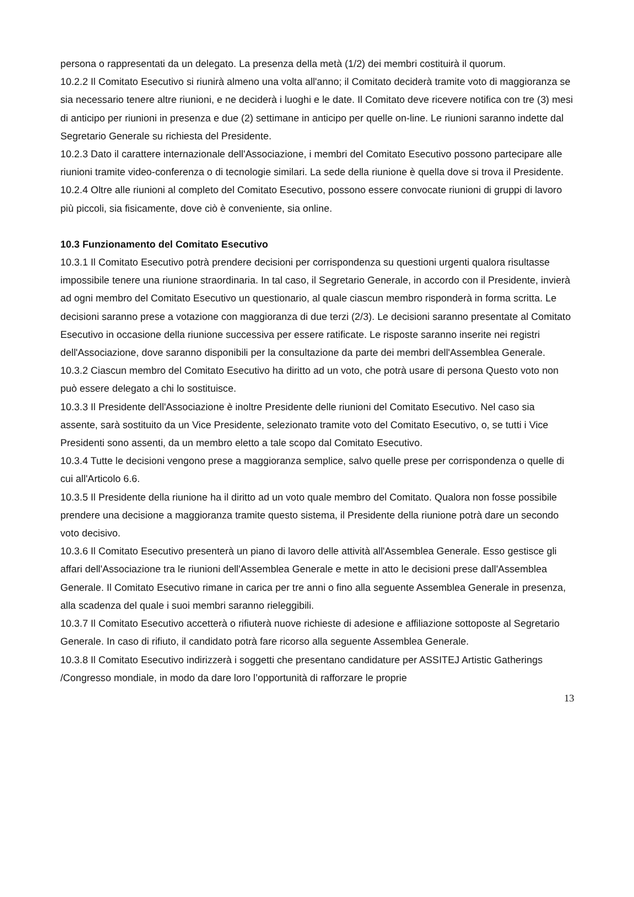persona o rappresentati da un delegato. La presenza della metà (1/2) dei membri costituirà il quorum.
10.2.2 Il Comitato Esecutivo si riunirà almeno una volta all'anno; il Comitato deciderà tramite voto di maggioranza se sia necessario tenere altre riunioni, e ne deciderà i luoghi e le date. Il Comitato deve ricevere notifica con tre (3) mesi di anticipo per riunioni in presenza e due (2) settimane in anticipo per quelle on-line. Le riunioni saranno indette dal Segretario Generale su richiesta del Presidente.
10.2.3 Dato il carattere internazionale dell'Associazione, i membri del Comitato Esecutivo possono partecipare alle riunioni tramite video-conferenza o di tecnologie similari. La sede della riunione è quella dove si trova il Presidente.
10.2.4 Oltre alle riunioni al completo del Comitato Esecutivo, possono essere convocate riunioni di gruppi di lavoro più piccoli, sia fisicamente, dove ciò è conveniente, sia online.
10.3 Funzionamento del Comitato Esecutivo
10.3.1 Il Comitato Esecutivo potrà prendere decisioni per corrispondenza su questioni urgenti qualora risultasse impossibile tenere una riunione straordinaria. In tal caso, il Segretario Generale, in accordo con il Presidente, invierà ad ogni membro del Comitato Esecutivo un questionario, al quale ciascun membro risponderà in forma scritta. Le decisioni saranno prese a votazione con maggioranza di due terzi (2/3). Le decisioni saranno presentate al Comitato Esecutivo in occasione della riunione successiva per essere ratificate. Le risposte saranno inserite nei registri dell'Associazione, dove saranno disponibili per la consultazione da parte dei membri dell'Assemblea Generale.
10.3.2 Ciascun membro del Comitato Esecutivo ha diritto ad un voto, che potrà usare di persona Questo voto non può essere delegato a chi lo sostituisce.
10.3.3 Il Presidente dell'Associazione è inoltre Presidente delle riunioni del Comitato Esecutivo. Nel caso sia assente, sarà sostituito da un Vice Presidente, selezionato tramite voto del Comitato Esecutivo, o, se tutti i Vice Presidenti sono assenti, da un membro eletto a tale scopo dal Comitato Esecutivo.
10.3.4 Tutte le decisioni vengono prese a maggioranza semplice, salvo quelle prese per corrispondenza o quelle di cui all'Articolo 6.6.
10.3.5 Il Presidente della riunione ha il diritto ad un voto quale membro del Comitato. Qualora non fosse possibile prendere una decisione a maggioranza tramite questo sistema, il Presidente della riunione potrà dare un secondo voto decisivo.
10.3.6 Il Comitato Esecutivo presenterà un piano di lavoro delle attività all'Assemblea Generale. Esso gestisce gli affari dell'Associazione tra le riunioni dell'Assemblea Generale e mette in atto le decisioni prese dall'Assemblea Generale. Il Comitato Esecutivo rimane in carica per tre anni o fino alla seguente Assemblea Generale in presenza, alla scadenza del quale i suoi membri saranno rieleggibili.
10.3.7 Il Comitato Esecutivo accetterà o rifiuterà nuove richieste di adesione e affiliazione sottoposte al Segretario Generale. In caso di rifiuto, il candidato potrà fare ricorso alla seguente Assemblea Generale.
10.3.8 Il Comitato Esecutivo indirizzerà i soggetti che presentano candidature per ASSITEJ Artistic Gatherings /Congresso mondiale, in modo da dare loro l’opportunità di rafforzare le proprie
13